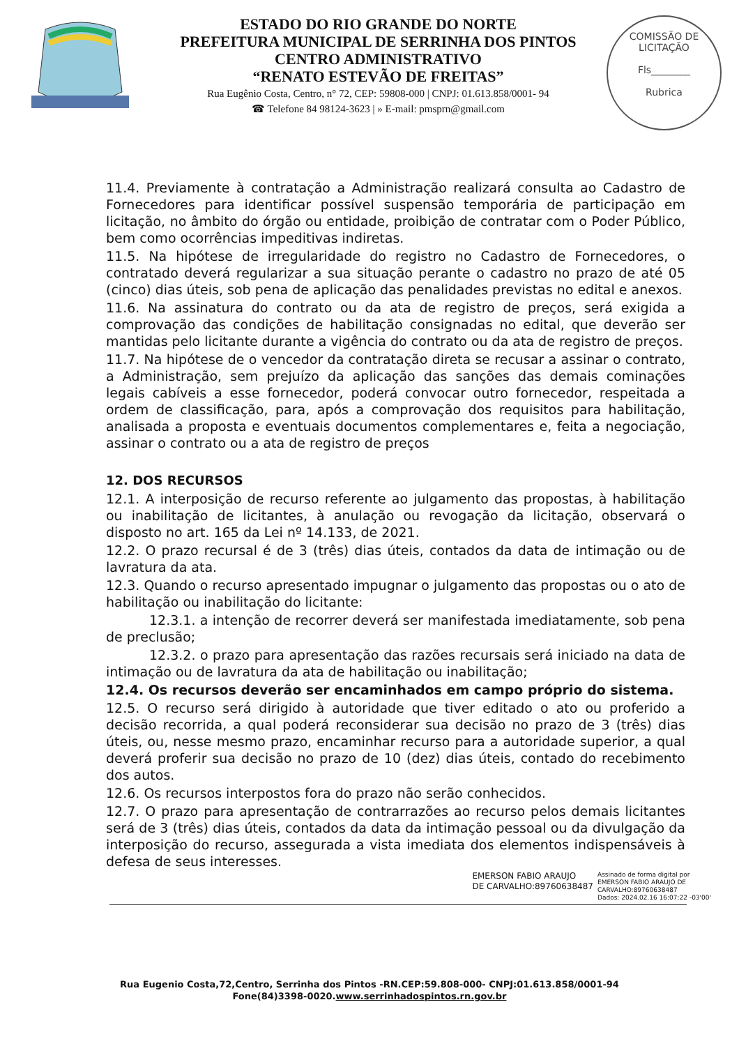ESTADO DO RIO GRANDE DO NORTE
PREFEITURA MUNICIPAL DE SERRINHA DOS PINTOS
CENTRO ADMINISTRATIVO
“RENATO ESTEVÃO DE FREITAS”
Rua Eugênio Costa, Centro, n° 72, CEP: 59808-000 | CNPJ: 01.613.858/0001- 94
☎ Telefone 84 98124-3623 | » E-mail: pmsprn@gmail.com
COMISSÃO DE LICITAÇÃO
Fls________
Rubrica
11.4. Previamente à contratação a Administração realizará consulta ao Cadastro de Fornecedores para identificar possível suspensão temporária de participação em licitação, no âmbito do órgão ou entidade, proibição de contratar com o Poder Público, bem como ocorrências impeditivas indiretas.
11.5. Na hipótese de irregularidade do registro no Cadastro de Fornecedores, o contratado deverá regularizar a sua situação perante o cadastro no prazo de até 05 (cinco) dias úteis, sob pena de aplicação das penalidades previstas no edital e anexos.
11.6. Na assinatura do contrato ou da ata de registro de preços, será exigida a comprovação das condições de habilitação consignadas no edital, que deverão ser mantidas pelo licitante durante a vigência do contrato ou da ata de registro de preços.
11.7. Na hipótese de o vencedor da contratação direta se recusar a assinar o contrato, a Administração, sem prejuízo da aplicação das sanções das demais cominações legais cabíveis a esse fornecedor, poderá convocar outro fornecedor, respeitada a ordem de classificação, para, após a comprovação dos requisitos para habilitação, analisada a proposta e eventuais documentos complementares e, feita a negociação, assinar o contrato ou a ata de registro de preços
12. DOS RECURSOS
12.1. A interposição de recurso referente ao julgamento das propostas, à habilitação ou inabilitação de licitantes, à anulação ou revogação da licitação, observará o disposto no art. 165 da Lei nº 14.133, de 2021.
12.2. O prazo recursal é de 3 (três) dias úteis, contados da data de intimação ou de lavratura da ata.
12.3. Quando o recurso apresentado impugnar o julgamento das propostas ou o ato de habilitação ou inabilitação do licitante:
12.3.1. a intenção de recorrer deverá ser manifestada imediatamente, sob pena de preclusão;
12.3.2. o prazo para apresentação das razões recursais será iniciado na data de intimação ou de lavratura da ata de habilitação ou inabilitação;
12.4. Os recursos deverão ser encaminhados em campo próprio do sistema.
12.5. O recurso será dirigido à autoridade que tiver editado o ato ou proferido a decisão recorrida, a qual poderá reconsiderar sua decisão no prazo de 3 (três) dias úteis, ou, nesse mesmo prazo, encaminhar recurso para a autoridade superior, a qual deverá proferir sua decisão no prazo de 10 (dez) dias úteis, contado do recebimento dos autos.
12.6. Os recursos interpostos fora do prazo não serão conhecidos.
12.7. O prazo para apresentação de contrarrazões ao recurso pelos demais licitantes será de 3 (três) dias úteis, contados da data da intimação pessoal ou da divulgação da interposição do recurso, assegurada a vista imediata dos elementos indispensáveis à defesa de seus interesses.
EMERSON FABIO ARAUJO
DE CARVALHO:89760638487
Assinado de forma digital por
EMERSON FABIO ARAUJO DE
CARVALHO:89760638487
Dados: 2024.02.16 16:07:22 -03'00'
Rua Eugenio Costa,72,Centro, Serrinha dos Pintos -RN.CEP:59.808-000- CNPJ:01.613.858/0001-94
Fone(84)3398-0020.www.serrinhadospintos.rn.gov.br